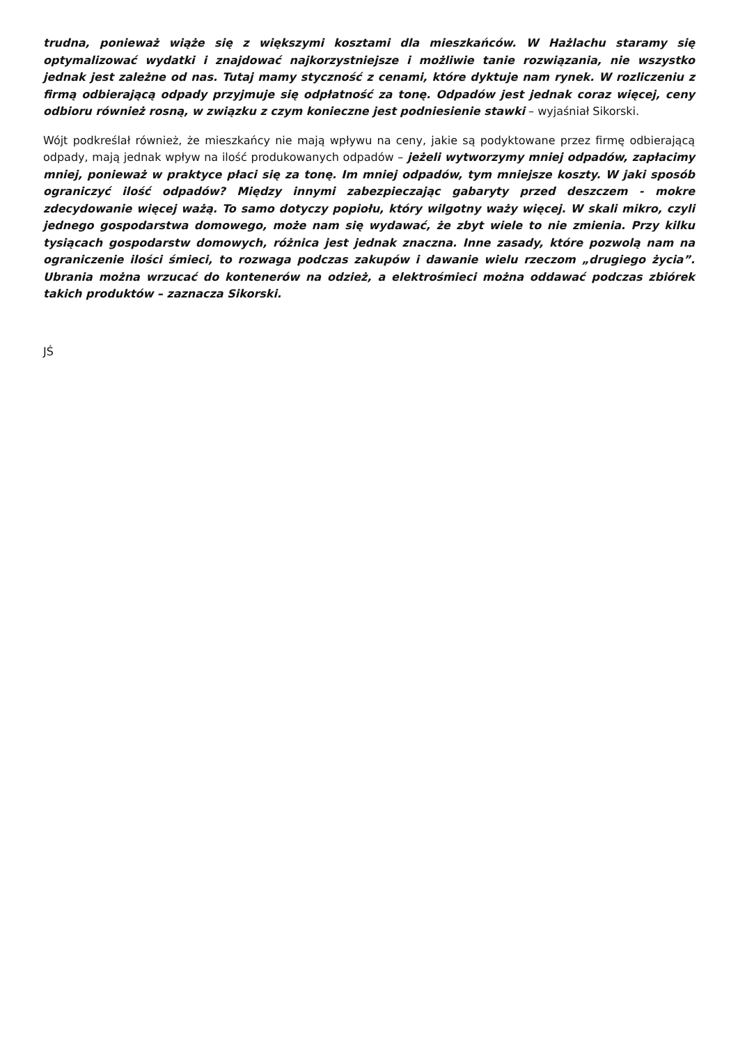trudna, ponieważ wiąże się z większymi kosztami dla mieszkańców. W Hażlachu staramy się optymalizować wydatki i znajdować najkorzystniejsze i możliwie tanie rozwiązania, nie wszystko jednak jest zależne od nas. Tutaj mamy styczność z cenami, które dyktuje nam rynek. W rozliczeniu z firmą odbierającą odpady przyjmuje się odpłatność za tonę. Odpadów jest jednak coraz więcej, ceny odbioru również rosną, w związku z czym konieczne jest podniesienie stawki – wyjaśniał Sikorski.
Wójt podkreślał również, że mieszkańcy nie mają wpływu na ceny, jakie są podyktowane przez firmę odbierającą odpady, mają jednak wpływ na ilość produkowanych odpadów – jeżeli wytworzymy mniej odpadów, zapłacimy mniej, ponieważ w praktyce płaci się za tonę. Im mniej odpadów, tym mniejsze koszty. W jaki sposób ograniczyć ilość odpadów? Między innymi zabezpieczając gabaryty przed deszczem - mokre zdecydowanie więcej ważą. To samo dotyczy popiołu, który wilgotny waży więcej. W skali mikro, czyli jednego gospodarstwa domowego, może nam się wydawać, że zbyt wiele to nie zmienia. Przy kilku tysiącach gospodarstw domowych, różnica jest jednak znaczna. Inne zasady, które pozwolą nam na ograniczenie ilości śmieci, to rozwaga podczas zakupów i dawanie wielu rzeczom „drugiego życia”. Ubrania można wrzucać do kontenerów na odzież, a elektrośmieci można oddawać podczas zbiórek takich produktów – zaznacza Sikorski.
JŚ